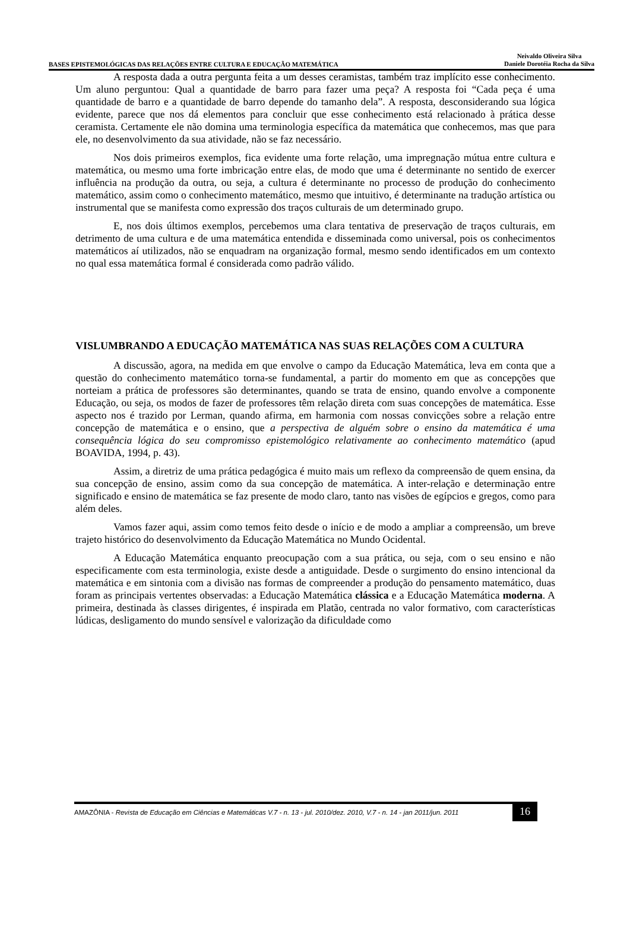BASES EPISTEMOLÓGICAS DAS RELAÇÕES ENTRE CULTURA E EDUCAÇÃO MATEMÁTICA
Neivaldo Oliveira Silva
Daniele Dorotéia Rocha da Silva
A resposta dada a outra pergunta feita a um desses ceramistas, também traz implícito esse conhecimento. Um aluno perguntou: Qual a quantidade de barro para fazer uma peça? A resposta foi “Cada peça é uma quantidade de barro e a quantidade de barro depende do tamanho dela”. A resposta, desconsiderando sua lógica evidente, parece que nos dá elementos para concluir que esse conhecimento está relacionado à prática desse ceramista. Certamente ele não domina uma terminologia específica da matemática que conhecemos, mas que para ele, no desenvolvimento da sua atividade, não se faz necessário.
Nos dois primeiros exemplos, fica evidente uma forte relação, uma impregnação mútua entre cultura e matemática, ou mesmo uma forte imbricação entre elas, de modo que uma é determinante no sentido de exercer influência na produção da outra, ou seja, a cultura é determinante no processo de produção do conhecimento matemático, assim como o conhecimento matemático, mesmo que intuitivo, é determinante na tradução artística ou instrumental que se manifesta como expressão dos traços culturais de um determinado grupo.
E, nos dois últimos exemplos, percebemos uma clara tentativa de preservação de traços culturais, em detrimento de uma cultura e de uma matemática entendida e disseminada como universal, pois os conhecimentos matemáticos aí utilizados, não se enquadram na organização formal, mesmo sendo identificados em um contexto no qual essa matemática formal é considerada como padrão válido.
VISLUMBRANDO A EDUCAÇÃO MATEMÁTICA NAS SUAS RELAÇÕES COM A CULTURA
A discussão, agora, na medida em que envolve o campo da Educação Matemática, leva em conta que a questão do conhecimento matemático torna-se fundamental, a partir do momento em que as concepções que norteiam a prática de professores são determinantes, quando se trata de ensino, quando envolve a componente Educação, ou seja, os modos de fazer de professores têm relação direta com suas concepções de matemática. Esse aspecto nos é trazido por Lerman, quando afirma, em harmonia com nossas convicções sobre a relação entre concepção de matemática e o ensino, que a perspectiva de alguém sobre o ensino da matemática é uma consequência lógica do seu compromisso epistemológico relativamente ao conhecimento matemático (apud BOAVIDA, 1994, p. 43).
Assim, a diretriz de uma prática pedagógica é muito mais um reflexo da compreensão de quem ensina, da sua concepção de ensino, assim como da sua concepção de matemática. A inter-relação e determinação entre significado e ensino de matemática se faz presente de modo claro, tanto nas visões de egípcios e gregos, como para além deles.
Vamos fazer aqui, assim como temos feito desde o início e de modo a ampliar a compreensão, um breve trajeto histórico do desenvolvimento da Educação Matemática no Mundo Ocidental.
A Educação Matemática enquanto preocupação com a sua prática, ou seja, com o seu ensino e não especificamente com esta terminologia, existe desde a antiguidade. Desde o surgimento do ensino intencional da matemática e em sintonia com a divisão nas formas de compreender a produção do pensamento matemático, duas foram as principais vertentes observadas: a Educação Matemática clássica e a Educação Matemática moderna. A primeira, destinada às classes dirigentes, é inspirada em Platão, centrada no valor formativo, com características lúdicas, desligamento do mundo sensível e valorização da dificuldade como
AMAZÔNIA - Revista de Educação em Ciências e Matemáticas V.7 - n. 13 - jul. 2010/dez. 2010, V.7 - n. 14 - jan 2011/jun. 2011
16